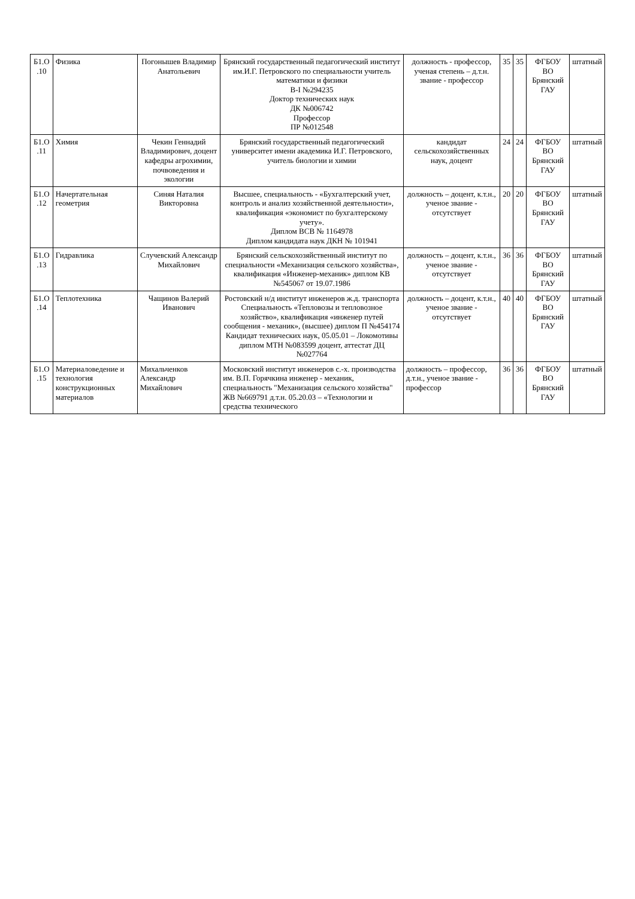| Б1.О .10 | Физика | Погонышев Владимир Анатольевич | Брянский государственный педагогический институт им.И.Г. Петровского по специальности учитель математики и физики В-I №294235 Доктор технических наук ДК №006742 Профессор ПР №012548 | должность - профессор, ученая степень – д.т.н. звание - профессор | 35 | 35 | ФГБОУ ВО Брянский ГАУ | штатный |
| Б1.О .11 | Химия | Чекин Геннадий Владимирович, доцент кафедры агрохимии, почвоведения и экологии | Брянский государственный педагогический университет имени академика И.Г. Петровского, учитель биологии и химии | кандидат сельскохозяйственных наук, доцент | 24 | 24 | ФГБОУ ВО Брянский ГАУ | штатный |
| Б1.О .12 | Начертательная геометрия | Синяя Наталия Викторовна | Высшее, специальность - «Бухгалтерский учет, контроль и анализ хозяйственной деятельности», квалификация «экономист по бухгалтерскому учету». Диплом ВСВ № 1164978 Диплом кандидата наук ДКН № 101941 | должность – доцент, к.т.н., ученое звание - отсутствует | 20 | 20 | ФГБОУ ВО Брянский ГАУ | штатный |
| Б1.О .13 | Гидравлика | Случевский Александр Михайлович | Брянский сельскохозяйственный институт по специальности «Механизация сельского хозяйства», квалификация «Инженер-механик» диплом КВ №545067 от 19.07.1986 | должность – доцент, к.т.н., ученое звание - отсутствует | 36 | 36 | ФГБОУ ВО Брянский ГАУ | штатный |
| Б1.О .14 | Теплотехника | Чащинов Валерий Иванович | Ростовский н/д институт инженеров ж.д. транспорта Специальность «Тепловозы и тепловозное хозяйство», квалификация «инженер путей сообщения - механик», (высшее) диплом П №454174 Кандидат технических наук, 05.05.01 – Локомотивы диплом МТН №083599 доцент, аттестат ДЦ №027764 | должность – доцент, к.т.н., ученое звание - отсутствует | 40 | 40 | ФГБОУ ВО Брянский ГАУ | штатный |
| Б1.О .15 | Материаловедение и технология конструкционных материалов | Михальченков Александр Михайлович | Московский институт инженеров с.-х. производства им. В.П. Горячкина инженер - механик, специальность "Механизация сельского хозяйства" ЖВ №669791 д.т.н. 05.20.03 – «Технологии и средства технического | должность – профессор, д.т.н., ученое звание - профессор | 36 | 36 | ФГБОУ ВО Брянский ГАУ | штатный |